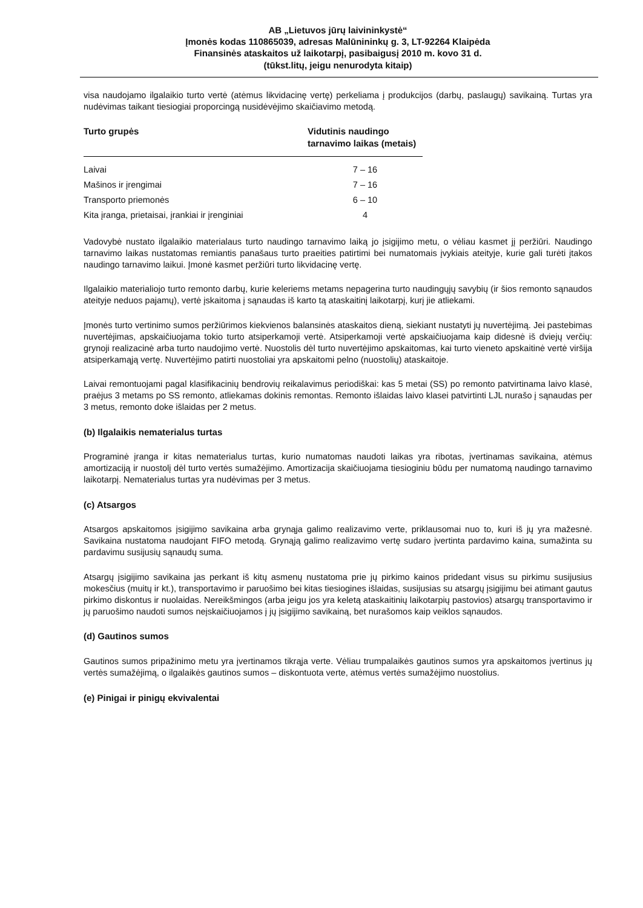AB „Lietuvos jūrų laivininkystė“
Įmonės kodas 110865039, adresas Malūnininkų g. 3, LT-92264 Klaipėda
Finansinės ataskaitos už laikotarpį, pasibaigusį 2010 m. kovo 31 d.
(tūkst.litų, jeigu nenurodyta kitaip)
visa naudojamo ilgalaikio turto vertė (atėmus likvidacinę vertę) perkeliama į produkcijos (darbų, paslaugų) savikainą. Turtas yra nudėvimas taikant tiesiogiai proporcingą nusidėvėjimo skaičiavimo metodą.
| Turto grupės | Vidutinis naudingo tarnavimo laikas (metais) |
| --- | --- |
| Laivai | 7 – 16 |
| Mašinos ir įrengimai | 7 – 16 |
| Transporto priemonės | 6 – 10 |
| Kita įranga, prietaisai, įrankiai ir įrenginiai | 4 |
Vadovybė nustato ilgalaikio materialaus turto naudingo tarnavimo laiką jo įsigijimo metu, o vėliau kasmet jį peržiūri. Naudingo tarnavimo laikas nustatomas remiantis panašaus turto praeities patirtimi bei numatomais įvykiais ateityje, kurie gali turėti įtakos naudingo tarnavimo laikui. Įmonė kasmet peržiūri turto likvidacinę vertę.
Ilgalaikio materialiojo turto remonto darbų, kurie keleriems metams nepagerina turto naudingųjų savybių (ir šios remonto sąnaudos ateityje neduos pajamų), vertė įskaitoma į sąnaudas iš karto tą ataskaitinį laikotarpį, kurį jie atliekami.
Įmonės turto vertinimo sumos peržiūrimos kiekvienos balansinės ataskaitos dieną, siekiant nustatyti jų nuvertėjimą. Jei pastebimas nuvertėjimas, apskaičiuojama tokio turto atsiperkamoji vertė. Atsiperkamoji vertė apskaičiuojama kaip didesnė iš dviejų verčių: grynoji realizacinė arba turto naudojimo vertė. Nuostolis dėl turto nuvertėjimo apskaitomas, kai turto vieneto apskaitinė vertė viršija atsiperkamąją vertę. Nuvertėjimo patirti nuostoliai yra apskaitomi pelno (nuostolių) ataskaitoje.
Laivai remontuojami pagal klasifikacinių bendrovių reikalavimus periodiškai: kas 5 metai (SS) po remonto patvirtinama laivo klasė, praėjus 3 metams po SS remonto, atliekamas dokinis remontas. Remonto išlaidas laivo klasei patvirtinti LJL nurašo į sąnaudas per 3 metus, remonto doke išlaidas per 2 metus.
(b) Ilgalaikis nematerialus turtas
Programinė įranga ir kitas nematerialus turtas, kurio numatomas naudoti laikas yra ribotas, įvertinamas savikaina, atėmus amortizaciją ir nuostolį dėl turto vertės sumažėjimo. Amortizacija skaičiuojama tiesioginiu būdu per numatomą naudingo tarnavimo laikotarpį. Nematerialus turtas yra nudėvimas per 3 metus.
(c) Atsargos
Atsargos apskaitomos įsigijimo savikaina arba grynąja galimo realizavimo verte, priklausomai nuo to, kuri iš jų yra mažesnė. Savikaina nustatoma naudojant FIFO metodą. Grynąją galimo realizavimo vertę sudaro įvertinta pardavimo kaina, sumažinta su pardavimu susijusių sąnaudų suma.
Atsargų įsigijimo savikaina jas perkant iš kitų asmenų nustatoma prie jų pirkimo kainos pridedant visus su pirkimu susijusius mokesčius (muitų ir kt.), transportavimo ir paruošimo bei kitas tiesiogines išlaidas, susijusias su atsargų įsigijimu bei atimant gautus pirkimo diskontus ir nuolaidas. Nereikšmingos (arba jeigu jos yra keletą ataskaitinių laikotarpių pastovios) atsargų transportavimo ir jų paruošimo naudoti sumos neįskaičiuojamos į jų įsigijimo savikainą, bet nurašomos kaip veiklos sąnaudos.
(d) Gautinos sumos
Gautinos sumos pripažinimo metu yra įvertinamos tikrąja verte. Vėliau trumpalaikės gautinos sumos yra apskaitomos įvertinus jų vertės sumažėjimą, o ilgalaikės gautinos sumos – diskontuota verte, atėmus vertės sumažėjimo nuostolius.
(e) Pinigai ir pinigų ekvivalentai